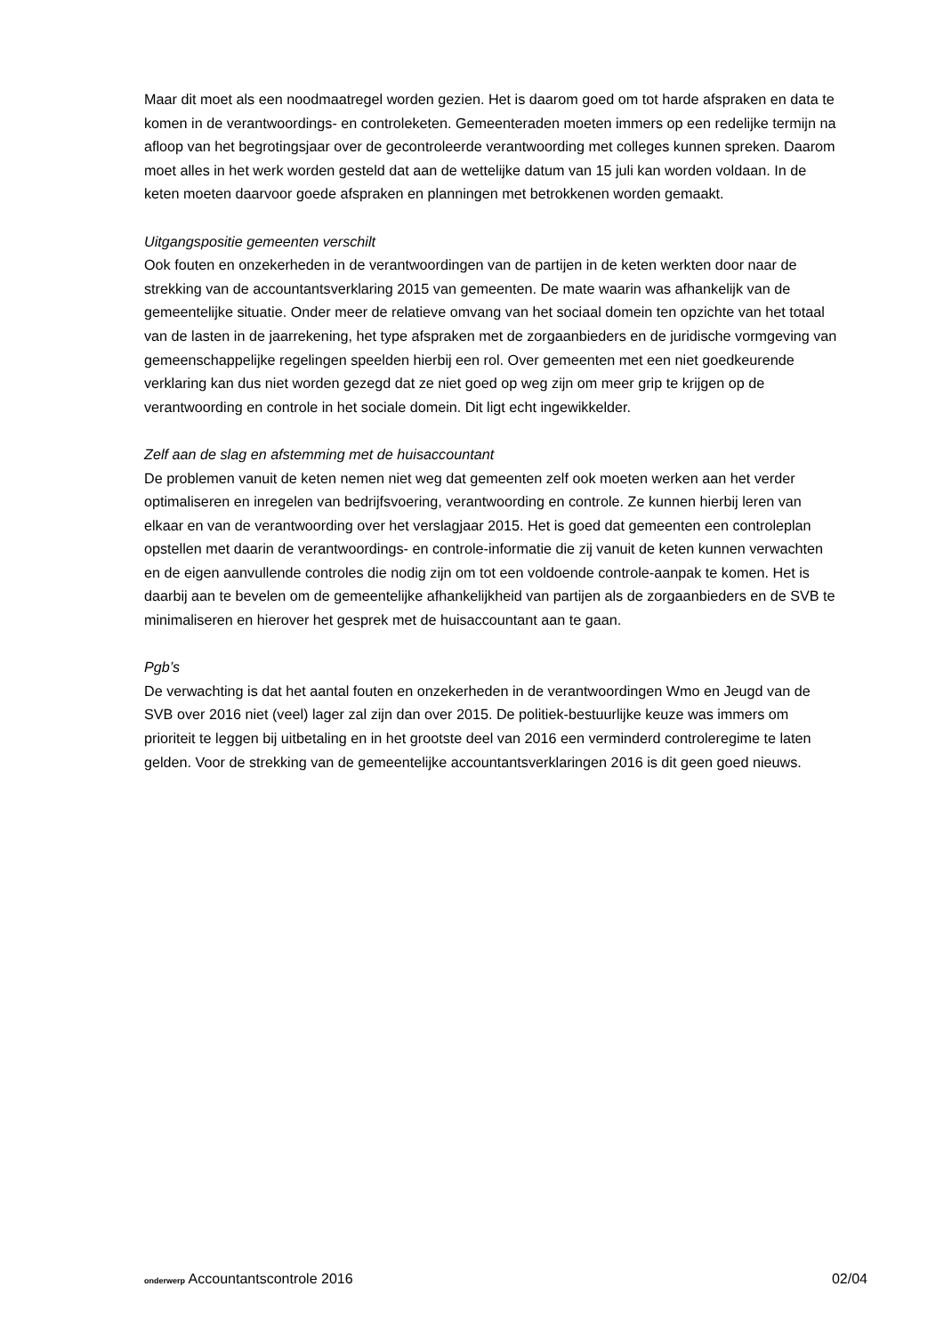Maar dit moet als een noodmaatregel worden gezien. Het is daarom goed om tot harde afspraken en data te komen in de verantwoordings- en controleketen. Gemeenteraden moeten immers op een redelijke termijn na afloop van het begrotingsjaar over de gecontroleerde verantwoording met colleges kunnen spreken. Daarom moet alles in het werk worden gesteld dat aan de wettelijke datum van 15 juli kan worden voldaan. In de keten moeten daarvoor goede afspraken en planningen met betrokkenen worden gemaakt.
Uitgangspositie gemeenten verschilt
Ook fouten en onzekerheden in de verantwoordingen van de partijen in de keten werkten door naar de strekking van de accountantsverklaring 2015 van gemeenten. De mate waarin was afhankelijk van de gemeentelijke situatie. Onder meer de relatieve omvang van het sociaal domein ten opzichte van het totaal van de lasten in de jaarrekening, het type afspraken met de zorgaanbieders en de juridische vormgeving van gemeenschappelijke regelingen speelden hierbij een rol. Over gemeenten met een niet goedkeurende verklaring kan dus niet worden gezegd dat ze niet goed op weg zijn om meer grip te krijgen op de verantwoording en controle in het sociale domein. Dit ligt echt ingewikkelder.
Zelf aan de slag en afstemming met de huisaccountant
De problemen vanuit de keten nemen niet weg dat gemeenten zelf ook moeten werken aan het verder optimaliseren en inregelen van bedrijfsvoering, verantwoording en controle. Ze kunnen hierbij leren van elkaar en van de verantwoording over het verslagjaar 2015. Het is goed dat gemeenten een controleplan opstellen met daarin de verantwoordings- en controle-informatie die zij vanuit de keten kunnen verwachten en de eigen aanvullende controles die nodig zijn om tot een voldoende controle-aanpak te komen. Het is daarbij aan te bevelen om de gemeentelijke afhankelijkheid van partijen als de zorgaanbieders en de SVB te minimaliseren en hierover het gesprek met de huisaccountant aan te gaan.
Pgb’s
De verwachting is dat het aantal fouten en onzekerheden in de verantwoordingen Wmo en Jeugd van de SVB over 2016 niet (veel) lager zal zijn dan over 2015. De politiek-bestuurlijke keuze was immers om prioriteit te leggen bij uitbetaling en in het grootste deel van 2016 een verminderd controleregime te laten gelden. Voor de strekking van de gemeentelijke accountantsverklaringen 2016 is dit geen goed nieuws.
onderwerp Accountantscontrole 2016 02/04